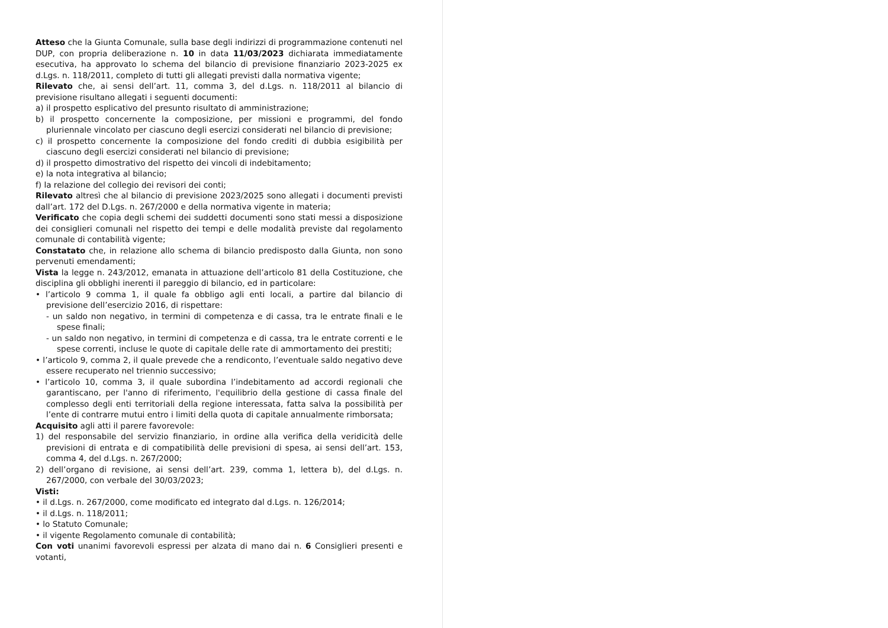Atteso che la Giunta Comunale, sulla base degli indirizzi di programmazione contenuti nel DUP, con propria deliberazione n. 10 in data 11/03/2023 dichiarata immediatamente esecutiva, ha approvato lo schema del bilancio di previsione finanziario 2023-2025 ex d.Lgs. n. 118/2011, completo di tutti gli allegati previsti dalla normativa vigente;
Rilevato che, ai sensi dell’art. 11, comma 3, del d.Lgs. n. 118/2011 al bilancio di previsione risultano allegati i seguenti documenti:
a) il prospetto esplicativo del presunto risultato di amministrazione;
b) il prospetto concernente la composizione, per missioni e programmi, del fondo pluriennale vincolato per ciascuno degli esercizi considerati nel bilancio di previsione;
c) il prospetto concernente la composizione del fondo crediti di dubbia esigibilità per ciascuno degli esercizi considerati nel bilancio di previsione;
d) il prospetto dimostrativo del rispetto dei vincoli di indebitamento;
e) la nota integrativa al bilancio;
f) la relazione del collegio dei revisori dei conti;
Rilevato altresì che al bilancio di previsione 2023/2025 sono allegati i documenti previsti dall’art. 172 del D.Lgs. n. 267/2000 e della normativa vigente in materia;
Verificato che copia degli schemi dei suddetti documenti sono stati messi a disposizione dei consiglieri comunali nel rispetto dei tempi e delle modalità previste dal regolamento comunale di contabilità vigente;
Constatato che, in relazione allo schema di bilancio predisposto dalla Giunta, non sono pervenuti emendamenti;
Vista la legge n. 243/2012, emanata in attuazione dell’articolo 81 della Costituzione, che disciplina gli obblighi inerenti il pareggio di bilancio, ed in particolare:
• l’articolo 9 comma 1, il quale fa obbligo agli enti locali, a partire dal bilancio di previsione dell’esercizio 2016, di rispettare:
- un saldo non negativo, in termini di competenza e di cassa, tra le entrate finali e le spese finali;
- un saldo non negativo, in termini di competenza e di cassa, tra le entrate correnti e le spese correnti, incluse le quote di capitale delle rate di ammortamento dei prestiti;
• l’articolo 9, comma 2, il quale prevede che a rendiconto, l’eventuale saldo negativo deve essere recuperato nel triennio successivo;
• l’articolo 10, comma 3, il quale subordina l’indebitamento ad accordi regionali che garantiscano, per l'anno di riferimento, l'equilibrio della gestione di cassa finale del complesso degli enti territoriali della regione interessata, fatta salva la possibilità per l’ente di contrarre mutui entro i limiti della quota di capitale annualmente rimborsata;
Acquisito agli atti il parere favorevole:
1) del responsabile del servizio finanziario, in ordine alla verifica della veridicità delle previsioni di entrata e di compatibilità delle previsioni di spesa, ai sensi dell’art. 153, comma 4, del d.Lgs. n. 267/2000;
2) dell’organo di revisione, ai sensi dell’art. 239, comma 1, lettera b), del d.Lgs. n. 267/2000, con verbale del 30/03/2023;
Visti:
• il d.Lgs. n. 267/2000, come modificato ed integrato dal d.Lgs. n. 126/2014;
• il d.Lgs. n. 118/2011;
• lo Statuto Comunale;
• il vigente Regolamento comunale di contabilità;
Con voti unanimi favorevoli espressi per alzata di mano dai n. 6 Consiglieri presenti e votanti,